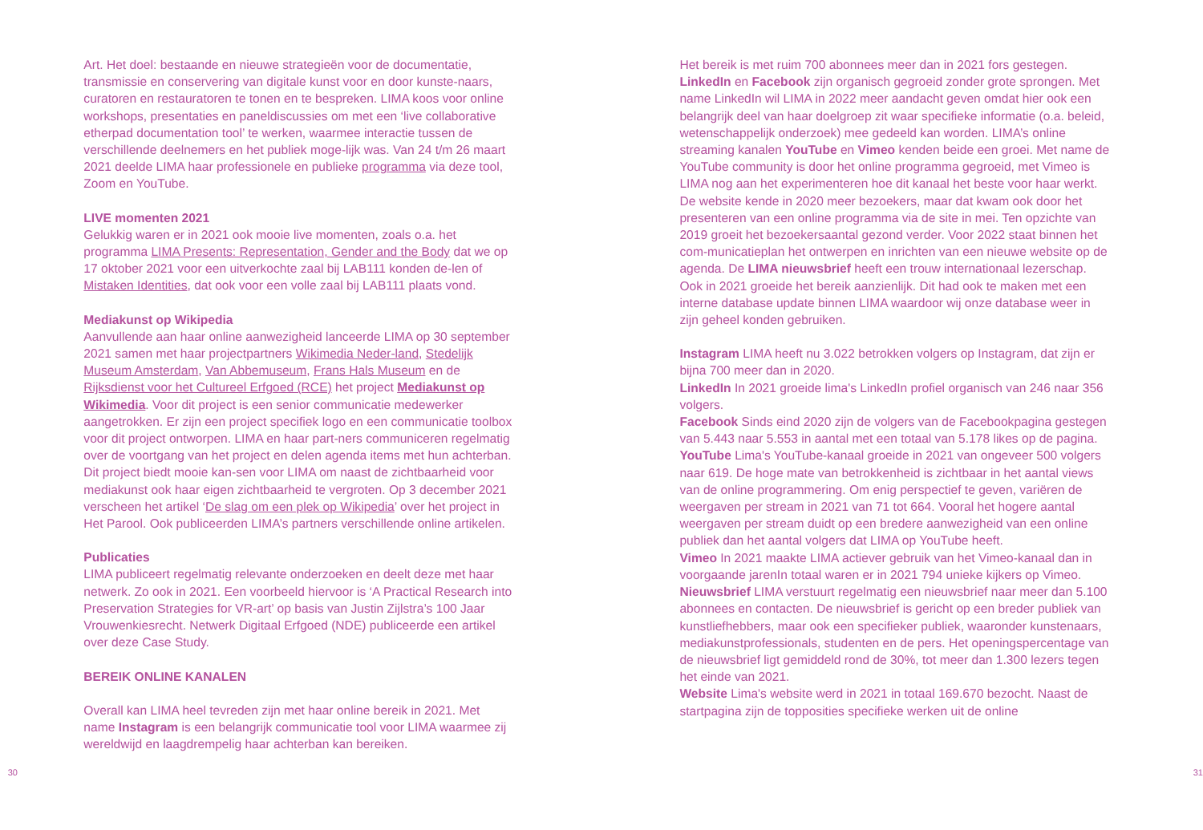30
Art. Het doel: bestaande en nieuwe strategieën voor de documentatie, transmissie en conservering van digitale kunst voor en door kunste-naars, curatoren en restauratoren te tonen en te bespreken. LIMA koos voor online workshops, presentaties en paneldiscussies om met een ‘live collaborative etherpad documentation tool’ te werken, waarmee interactie tussen de verschillende deelnemers en het publiek moge-lijk was. Van 24 t/m 26 maart 2021 deelde LIMA haar professionele en publieke programma via deze tool, Zoom en YouTube.
LIVE momenten 2021
Gelukkig waren er in 2021 ook mooie live momenten, zoals o.a. het programma LIMA Presents: Representation, Gender and the Body dat we op 17 oktober 2021 voor een uitverkochte zaal bij LAB111 konden de-len of Mistaken Identities, dat ook voor een volle zaal bij LAB111 plaats vond.
Mediakunst op Wikipedia
Aanvullende aan haar online aanwezigheid lanceerde LIMA op 30 september 2021 samen met haar projectpartners Wikimedia Neder-land, Stedelijk Museum Amsterdam, Van Abbemuseum, Frans Hals Museum en de Rijksdienst voor het Cultureel Erfgoed (RCE) het project Mediakunst op Wikimedia. Voor dit project is een senior communicatie medewerker aangetrokken. Er zijn een project specifiek logo en een communicatie toolbox voor dit project ontworpen. LIMA en haar part-ners communiceren regelmatig over de voortgang van het project en delen agenda items met hun achterban. Dit project biedt mooie kan-sen voor LIMA om naast de zichtbaarheid voor mediakunst ook haar eigen zichtbaarheid te vergroten. Op 3 december 2021 verscheen het artikel ‘De slag om een plek op Wikipedia’ over het project in Het Parool. Ook publiceerden LIMA’s partners verschillende online artikelen.
Publicaties
LIMA publiceert regelmatig relevante onderzoeken en deelt deze met haar netwerk. Zo ook in 2021. Een voorbeeld hiervoor is ‘A Practical Research into Preservation Strategies for VR-art’ op basis van Justin Zijlstra’s 100 Jaar Vrouwenkiesrecht. Netwerk Digitaal Erfgoed (NDE) publiceerde een artikel over deze Case Study.
BEREIK ONLINE KANALEN
Overall kan LIMA heel tevreden zijn met haar online bereik in 2021. Met name Instagram is een belangrijk communicatie tool voor LIMA waarmee zij wereldwijd en laagdrempelig haar achterban kan bereiken.
Het bereik is met ruim 700 abonnees meer dan in 2021 fors gestegen. LinkedIn en Facebook zijn organisch gegroeid zonder grote sprongen. Met name LinkedIn wil LIMA in 2022 meer aandacht geven omdat hier ook een belangrijk deel van haar doelgroep zit waar specifieke informatie (o.a. beleid, wetenschappelijk onderzoek) mee gedeeld kan worden. LIMA’s online streaming kanalen YouTube en Vimeo kenden beide een groei. Met name de YouTube community is door het online programma gegroeid, met Vimeo is LIMA nog aan het experimenteren hoe dit kanaal het beste voor haar werkt. De website kende in 2020 meer bezoekers, maar dat kwam ook door het presenteren van een online programma via de site in mei. Ten opzichte van 2019 groeit het bezoekersaantal gezond verder. Voor 2022 staat binnen het com-municatieplan het ontwerpen en inrichten van een nieuwe website op de agenda. De LIMA nieuwsbrief heeft een trouw internationaal lezerschap. Ook in 2021 groeide het bereik aanzienlijk. Dit had ook te maken met een interne database update binnen LIMA waardoor wij onze database weer in zijn geheel konden gebruiken.
Instagram LIMA heeft nu 3.022 betrokken volgers op Instagram, dat zijn er bijna 700 meer dan in 2020.
LinkedIn In 2021 groeide lima's LinkedIn profiel organisch van 246 naar 356 volgers.
Facebook Sinds eind 2020 zijn de volgers van de Facebookpagina gestegen van 5.443 naar 5.553 in aantal met een totaal van 5.178 likes op de pagina.
YouTube Lima's YouTube-kanaal groeide in 2021 van ongeveer 500 volgers naar 619. De hoge mate van betrokkenheid is zichtbaar in het aantal views van de online programmering. Om enig perspectief te geven, variëren de weergaven per stream in 2021 van 71 tot 664. Vooral het hogere aantal weergaven per stream duidt op een bredere aanwezigheid van een online publiek dan het aantal volgers dat LIMA op YouTube heeft.
Vimeo In 2021 maakte LIMA actiever gebruik van het Vimeo-kanaal dan in voorgaande jarenIn totaal waren er in 2021 794 unieke kijkers op Vimeo.
Nieuwsbrief LIMA verstuurt regelmatig een nieuwsbrief naar meer dan 5.100 abonnees en contacten. De nieuwsbrief is gericht op een breder publiek van kunstliefhebbers, maar ook een specifieker publiek, waaronder kunstenaars, mediakunstprofessionals, studenten en de pers. Het openingspercentage van de nieuwsbrief ligt gemiddeld rond de 30%, tot meer dan 1.300 lezers tegen het einde van 2021.
Website Lima's website werd in 2021 in totaal 169.670 bezocht. Naast de startpagina zijn de topposities specifieke werken uit de online
31